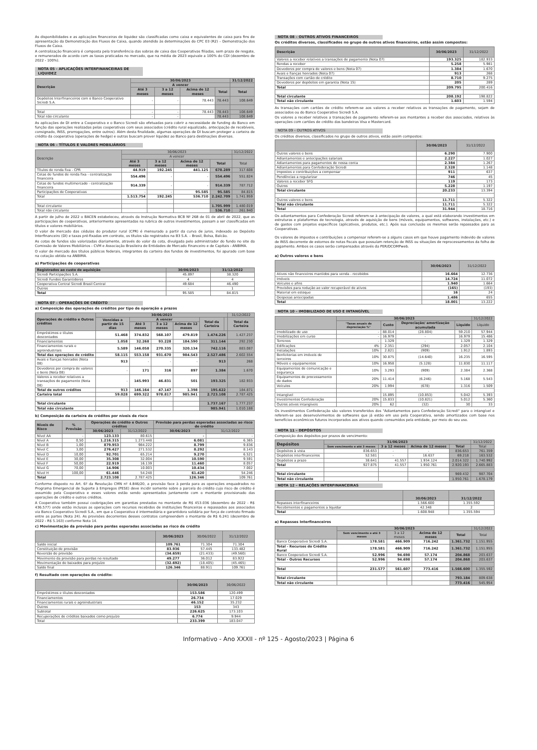As disponibilidades e as aplicações financeiras de liquidez são classificadas como caixa e equivalentes de caixa para fins de apresentação da Demonstração dos Fluxos de Caixa, quando atendido às determinações do CPC 03 (R2) – Demonstração dos Fluxos de Caixa.
A centralização financeira é composta pela transferência das sobras de caixa das Cooperativas filiadas, sem prazo de resgate, e remunerados de acordo com as taxas praticadas no mercado, que na média de 2023 equivale a 100% do CDI (dezembro de 2022 - 100%).
NOTA 05 - APLICAÇÕES INTERFINANCEIRAS DE LIQUIDEZ
| Descrição | 30/06/2023 | | | | 31/12/2022 |
| --- | --- | --- | --- | --- | --- |
| | A vencer | | | | |
| | Até 3 meses | 3 a 12 meses | Acima de 12 meses | Total | Total |
| Depósitos Interfinanceiros com o Banco Cooperativo Sicredi S.A. | - | - | 78.443 | 78.443 | 108.649 |
| Total | - | - | 78.443 | 78.443 | 108.649 |
| Total não circulante | - | - | | 78.443 | 108.649 |
As aplicações de DI entre a Cooperativa e o Banco Sicredi são efetuadas para cobrir a necessidade de funding do Banco em função das operações realizadas pelas cooperativas com seus associados (crédito rural equalizado, antecipação de recebíveis, consignado, INSS, prorrogações, entre outros). Além desta finalidade, algumas operações de DI buscam proteger a carteira de crédito da cooperativa (operações de hedge) e outras buscam prover liquidez ao Banco para destinações diversas.
NOTA 06 – TÍTULOS E VALORES MOBILIÁRIOS
| Descrição | 30/06/2023 | | | | 31/12/2022 |
| --- | --- | --- | --- | --- | --- |
| | A vencer | | | | |
| | Até 3 meses | 3 a 12 meses | Acima de 12 meses | Total | Total |
| Títulos de renda fixa - CPR | 44.919 | 192.245 | 441.125 | 678.289 | 317.608 |
| Cotas de fundos de renda fixa - centralização financeira | 554.496 | - | - | 554.496 | 551.824 |
| Cotas de fundos multimercado - centralização financeira | 914.339 | - | - | 914.339 | 787.712 |
| Participações de Cooperativas | - | - | 95.585 | 95.585 | 84.815 |
| Total | 1.513.754 | 192.245 | 536.710 | 2.242.709 | 1.741.959 |
| Total circulante | | | | 1.705.999 | 1.480.019 |
| Total não circulante | | | | 536.710 | 261.940 |
A partir de julho de 2022 o BACEN estabeleceu, através da Instrução Normativa BCB Nº 268 de 01 de abril de 2022, que as participações de cooperativas, anteriormente apresentadas na rubrica de outros investimentos, passam a ser classificadas em títulos e valores mobiliários.
O valor de mercado das cédulas do produtor rural (CPR) é mensurado a partir da curva de juros, indexado ao Depósito Interfinanceiro (DI) e taxas pré-fixadas em contrato, os títulos são registrados na B3 S.A. – Brasil, Bolsa, Balcão.
As cotas de fundos são valorizadas diariamente, através do valor da cota, divulgada pelo administrador do fundo no site da Comissão de Valores Mobiliários - CVM e Associação Brasileira de Entidades de Mercado Financeiro e de Capitais - ANBIMA.
O valor de mercado dos títulos públicos federais, integrantes da carteira dos fundos de investimentos, foi apurado com base na cotação obtida na ANBIMA.
a) Participações de cooperativas
| Registrados ao custo de aquisição | 30/06/2023 | 31/12/2022 |
| --- | --- | --- |
| Sicredi Participações S.A. | 45.897 | 38.320 |
| Sicredi Fundos Garantidores | 4 | 4 |
| Cooperativa Central Sicredi Brasil Central | 49.684 | 46.490 |
| Outros | - | 1 |
| Total | 95.585 | 84.815 |
NOTA 07 – OPERAÇÕES DE CRÉDITO
a) Composição das operações de créditos por tipo de operação e prazos
| Operações de crédito e Outros créditos | 30/06/2023 | | | | | | 31/12/2022 |
| --- | --- | --- | --- | --- | --- | --- | --- |
| | Vencidas a partir de 15 dias | A vencer | | | Total da Carteira | | Total da Carteira |
| | | Até 3 meses | 3 a 12 meses | Acima de 12 meses | | | |
| Empréstimos e títulos descontados | 51.468 | 374.832 | 568.107 | 479.819 | 1.474.226 | | 1.427.237 |
| Financiamentos | 1.058 | 32.268 | 93.228 | 184.590 | 311.144 | | 292.230 |
| Financiamentos rurais e agroindustriais | 5.589 | 146.058 | 270.335 | 320.134 | 742.116 | | 883.087 |
| Total das operações de crédito | 58.115 | 553.158 | 931.670 | 984.543 | 2.527.486 | | 2.602.554 |
| Avais e fianças honrados (Nota 08) | 913 | - | - | - | 913 | | 268 |
| Devedores por compra de valores e bens (Nota 08) | - | 171 | 316 | 897 | 1.384 | | 1.670 |
| Valores a receber relativos a transações de pagamento (Nota 08) | - | 145.993 | 46.831 | 501 | 193.325 | | 182.933 |
| Total de outros créditos | 913 | 146.164 | 47.147 | 1.398 | 195.622 | | 184.871 |
| Carteira total | 59.028 | 699.322 | 978.817 | 985.941 | 2.723.108 | | 2.787.425 |
| Total circulante | | | | | 1.737.167 | | 1.777.237 |
| Total não circulante | | | | | 985.941 | | 1.010.188 |
b) Composição da carteira de créditos por níveis de risco
| Níveis de Risco | % Provisão | Operações de crédito e Outros créditos | | Provisão para perdas esperadas associadas ao risco de crédito | |
| --- | --- | --- | --- | --- | --- |
| | | 30/06/2023 | 31/12/2022 | 30/06/2023 | 31/12/2022 |
| Nível AA | - | 123.133 | 80.615 | - | - |
| Nível A | 0,50 | 1.216.315 | 1.273.448 | 6.081 | 6.365 |
| Nível B | 1,00 | 879.953 | 984.222 | 8.799 | 9.836 |
| Nível C | 3,00 | 276.427 | 271.532 | 8.292 | 8.143 |
| Nível D | 10,00 | 92.701 | 65.214 | 9.270 | 6.521 |
| Nível E | 30,00 | 35.308 | 32.004 | 10.590 | 9.591 |
| Nível F | 50,00 | 22.919 | 16.139 | 11.460 | 8.057 |
| Nível G | 70,00 | 14.906 | 10.003 | 10.434 | 7.002 |
| Nível H | 100,00 | 61.446 | 54.248 | 61.420 | 54.246 |
| Total | | 2.723.108 | 2.787.425 | 126.346 | 109.761 |
Conforme disposto no Art. 6º da Resolução CMN nº 4.846/20, a provisão face à perda para as operações enquadrados no Programa Emergencial de Suporte à Empregos (PESE) deve incidir somente sobre a parcela do crédito cujo risco de crédito é assumido pela Cooperativa e esses valores estão sendo apresentados juntamente com o montante provisionado das operações de crédito e outros créditos.
A Cooperativa também possui coobrigações em garantias prestadas no montante de R$ 453.036 (dezembro de 2022 - R$ 436.577) onde estão inclusas as operações com recursos recebidos de instituições financeiras e repassados aos associados via Banco Cooperativo Sicredi S.A., em que a Cooperativa é intermediária e garantidora solidária por força de contrato firmado entre as partes (Nota 24). As provisões decorrentes desses contratos compreendem o montante de R$ 6.241 (dezembro de 2022 - R$ 5.163) conforme Nota 14.
c) Movimentação da provisão para perdas esperadas associadas ao risco de crédito
| | 30/06/2023 | 30/06/2022 | 31/12/2022 |
| --- | --- | --- | --- |
| Saldo inicial | 109.761 | 71.304 | 71.304 |
| Constituição de provisão | 83.936 | 57.445 | 133.482 |
| Reversão de provisão | (34.659) | (21.433) | (49.560) |
| Movimento da provisão para perdas no resultado | 49.277 | 36.012 | 83.922 |
| Movimentação de baixados para prejuízo | (32.692) | (18.405) | (45.465) |
| Saldo final | 126.346 | 88.911 | 109.761 |
f) Resultado com operações de crédito:
| | 30/06/2023 | 30/06/2022 |
| --- | --- | --- |
| Empréstimos e títulos descontados | 153.586 | 120.499 |
| Financiamentos | 26.734 | 17.029 |
| Financiamentos rurais e agroindustriais | 46.152 | 35.232 |
| Outros | 153 | 343 |
| Subtotal | 226.625 | 173.103 |
| Recuperações de créditos baixados como prejuízo | 6.774 | 9.944 |
| Total | 233.399 | 183.047 |
NOTA 08 – OUTROS ATIVOS FINANCEIROS
Os créditos diversos, classificados no grupo de outros ativos financeiros, estão assim compostos:
| Descrição | 30/06/2023 | 31/12/2022 |
| --- | --- | --- |
| Valores a receber relativos a transações de pagamento (Nota 07) | 193.325 | 182.933 |
| Rendas a receber | 5.258 | 5.981 |
| Devedores por compra de valores e bens (Nota 07) | 1.384 | 1.670 |
| Avais e fianças honrados (Nota 07) | 913 | 268 |
| Transações com cartão de crédito | 8.710 | 9.275 |
| Devedores por depósitos em garantia (Nota 15) | 205 | 289 |
| Total | 209.795 | 200.416 |
| Total circulante | 208.192 | 198.822 |
| Total não circulante | 1.603 | 1.594 |
As transações com cartões de crédito referem-se aos valores a receber relativos as transações de pagamento, sejam de associados ou do Banco Cooperativo Sicredi S.A.
Os valores a receber relativos a transações de pagamento referem-se aos montantes a receber dos associados, relativos às operações com cartões de crédito das bandeiras Visa e Mastercard.
NOTA 09 – OUTROS ATIVOS
Os créditos diversos, classificados no grupo de outros ativos, estão assim compostos:
| | 30/06/2023 | 31/12/2022 |
| --- | --- | --- |
| Outros valores e bens | 6.290 | 7.900 |
| Adiantamentos e antecipações salariais | 2.227 | 1.027 |
| Adiantamentos para pagamentos de nossa conta | 2.384 | 1.267 |
| Adiantamentos para Confederação Sicredi | 2.328 | 1.148 |
| Impostos e contribuições a compensar | 911 | 637 |
| Pendências a regularizar | 746 | 45 |
| Valores a receber SFG | 119 | 173 |
| Outros | 5.228 | 1.197 |
| Total circulante | 20.233 | 13.394 |
| Outros valores e bens | 11.711 | 5.322 |
| Total não circulante | 11.711 | 5.322 |
| Total | 31.944 | 18.716 |
Os adiantamentos para Confederação Sicredi referem-se à antecipação de valores, a qual está elaborando investimentos em estruturas e plataformas de tecnologia, através de aquisição de bens (móveis, equipamentos, softwares, instalações, etc.) e de gastos com projetos específicos (aplicativos, produtos, etc.). Após sua conclusão os mesmos serão repassados para as Cooperativas.
Os valores de impostos e contribuições a compensar referem-se a alguns casos em que houve pagamento indevido de valores de INSS decorrente de estornos de notas fiscais que possuíam retenção de INSS ou situações de reprocessamentos da folha de pagamento. Ambos os casos serão compensados através da PER/DCOMPweb.
a) Outros valores e bens
| | 30/06/2023 | 31/12/2022 |
| --- | --- | --- |
| Ativos não financeiros mantidos para venda - recebidos | 16.664 | 12.736 |
| Imóveis | 14.724 | 11.072 |
| Veículos e afins | 1.940 | 1.664 |
| Provisões para redução ao valor recuperável de ativos | (165) | (193) |
| Material em estoque | 16 | 24 |
| Despesas antecipadas | 1.486 | 655 |
| Total | 18.001 | 13.222 |
NOTA 10 – IMOBILIZADO DE USO E INTANGÍVEL
| | 30/06/2023 | | | | 31/12/2022 |
| --- | --- | --- | --- | --- | --- |
| | "Taxas anuais de depreciação %" | Custo | Depreciação/ amortização acumulada | Líquido | Líquido |
| Imobilizado de uso | - | 88.014 | (28.804) | 59.210 | 57.944 |
| Imobilizações em curso | - | 16.979 | - | 16.979 | 15.486 |
| Terrenos | - | 1.329 | - | 1.329 | 1.329 |
| Edificações | 4% | 2.351 | (294) | 2.057 | 2.104 |
| Instalações | 10% | 2.821 | (909) | 1.912 | 1.893 |
| Benfeitorias em imóveis de terceiros | 10% | 30.875 | (14.640) | 16.235 | 16.595 |
| Móveis e equipamentos | 10% | 16.958 | (5.128) | 11.830 | 11.117 |
| Equipamentos de comunicação e segurança | 10% | 3.293 | (909) | 2.384 | 2.368 |
| Equipamentos de processamento de dados | 20% | 11.414 | (6.246) | 5.168 | 5.543 |
| Veículos | 20% | 1.994 | (678) | 1.316 | 1.509 |
| Intangível | | 15.895 | (10.853) | 5.042 | 5.393 |
| Investimentos Confederação | 20% | 15.833 | (10.821) | 5.012 | 5.360 |
| Outros ativos intangíveis | 20% | 62 | (32) | 30 | 33 |
Os investimentos Confederação são valores transferidos dos "Adiantamentos para Confederação Sicredi" para o intangível e referem-se aos desenvolvimentos de softwares que já estão em uso pela Cooperativa, sendo amortizados com base nos benefícios econômicos futuros incorporados aos ativos quando consumidos pela entidade, por meio do seu uso.
NOTA 11 – DEPÓSITOS
Composição dos depósitos por prazos de vencimento:
| Depósitos | 31/06/2023 | | | | 31/12/2022 |
| --- | --- | --- | --- | --- | --- |
| | Sem vencimento e até 3 meses | 3 a 12 meses | Acima de 12 meses | Total | Total |
| Depósitos à vista | 836.653 | - | - | 836.653 | 761.359 |
| Depósitos interfinanceiros | 52.581 | - | 16.637 | 69.218 | 163.532 |
| Depósitos a prazo | 38.641 | 41.557 | 1.934.124 | 2.014.322 | 1.740.992 |
| Total | 927.875 | 41.557 | 1.950.761 | 2.920.193 | 2.665.883 |
| Total circulante | | | | 969.432 | 987.704 |
| Total não circulante | | | | 1.950.761 | 1.678.179 |
NOTA 12 – RELAÇÕES INTERFINANCEIRAS
| | 30/06/2023 | 31/12/2022 |
| --- | --- | --- |
| Repasses interfinanceiros | 1.566.600 | 1.355.592 |
| Recebimentos e pagamentos a liquidar | 42.348 | 2 |
| Total | 1.608.948 | 1.355.594 |
a) Repasses Interfinanceiros
| | 30/06/2023 | | | | 31/12/2022 |
| --- | --- | --- | --- | --- | --- |
| | Sem vencimento e até 3 meses | 3 a 12 meses | Acima de 12 meses | Total | Total |
| Banco Cooperativo Sicredi S.A. | 178.581 | 466.909 | 716.242 | 1.361.732 | 1.151.955 |
| Total - Recursos do Crédito Rural | 178.581 | 466.909 | 716.242 | 1.361.732 | 1.151.955 |
| Banco Cooperativo Sicredi S.A. | 52.996 | 94.698 | 57.174 | 204.868 | 203.637 |
| Total - Outros Recursos | 52.996 | 94.698 | 57.174 | 204.868 | 203.637 |
| Total | 231.577 | 561.607 | 773.416 | 1.566.600 | 1.355.592 |
| Total circulante | | | | 793.184 | 809.638 |
| Total não circulante | | | | 773.416 | 545.954 |
Informativo - Ano XXXII - nº 125 - Agosto/2023 | Página 6